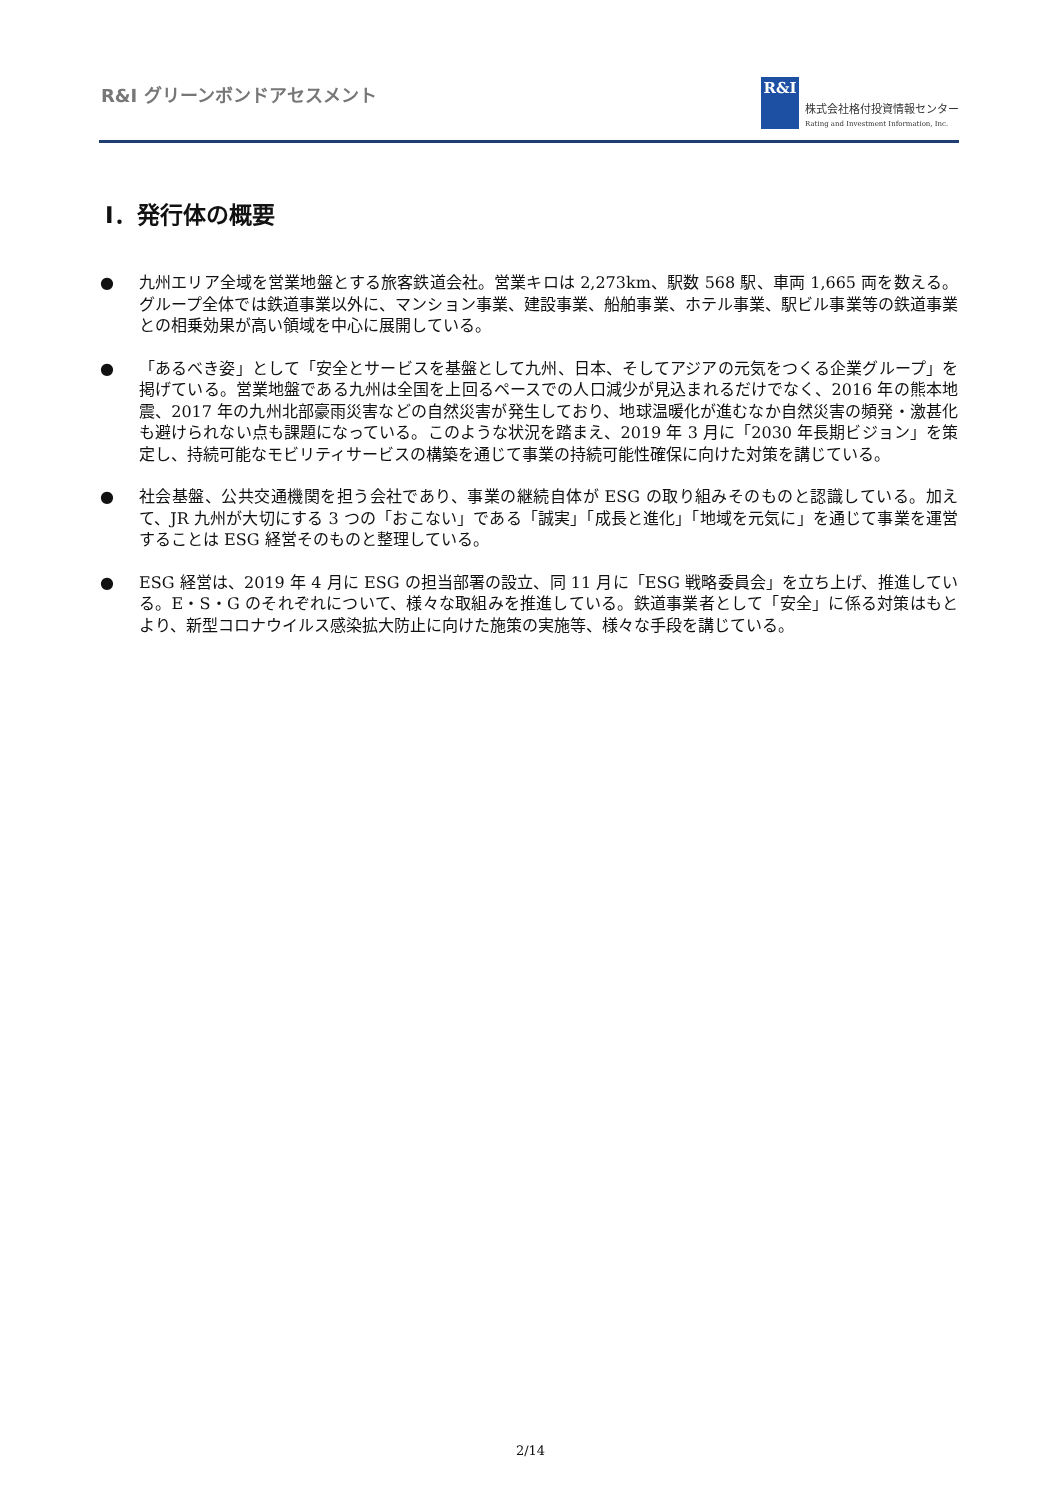R&I グリーンボンドアセスメント
R&I
株式会社格付投資情報センター
Rating and Investment Information, Inc.
Ⅰ．発行体の概要
● 九州エリア全域を営業地盤とする旅客鉄道会社。営業キロは 2,273km、駅数 568 駅、車両 1,665 両を数える。グループ全体では鉄道事業以外に、マンション事業、建設事業、船舶事業、ホテル事業、駅ビル事業等の鉄道事業との相乗効果が高い領域を中心に展開している。
● 「あるべき姿」として「安全とサービスを基盤として九州、日本、そしてアジアの元気をつくる企業グループ」を掲げている。営業地盤である九州は全国を上回るペースでの人口減少が見込まれるだけでなく、2016 年の熊本地震、2017 年の九州北部豪雨災害などの自然災害が発生しており、地球温暖化が進むなか自然災害の頻発・激甚化も避けられない点も課題になっている。このような状況を踏まえ、2019 年 3 月に「2030 年長期ビジョン」を策定し、持続可能なモビリティサービスの構築を通じて事業の持続可能性確保に向けた対策を講じている。
● 社会基盤、公共交通機関を担う会社であり、事業の継続自体が ESG の取り組みそのものと認識している。加えて、JR 九州が大切にする 3 つの「おこない」である「誠実」「成長と進化」「地域を元気に」を通じて事業を運営することは ESG 経営そのものと整理している。
● ESG 経営は、2019 年 4 月に ESG の担当部署の設立、同 11 月に「ESG 戦略委員会」を立ち上げ、推進している。E・S・G のそれぞれについて、様々な取組みを推進している。鉄道事業者として「安全」に係る対策はもとより、新型コロナウイルス感染拡大防止に向けた施策の実施等、様々な手段を講じている。
2/14